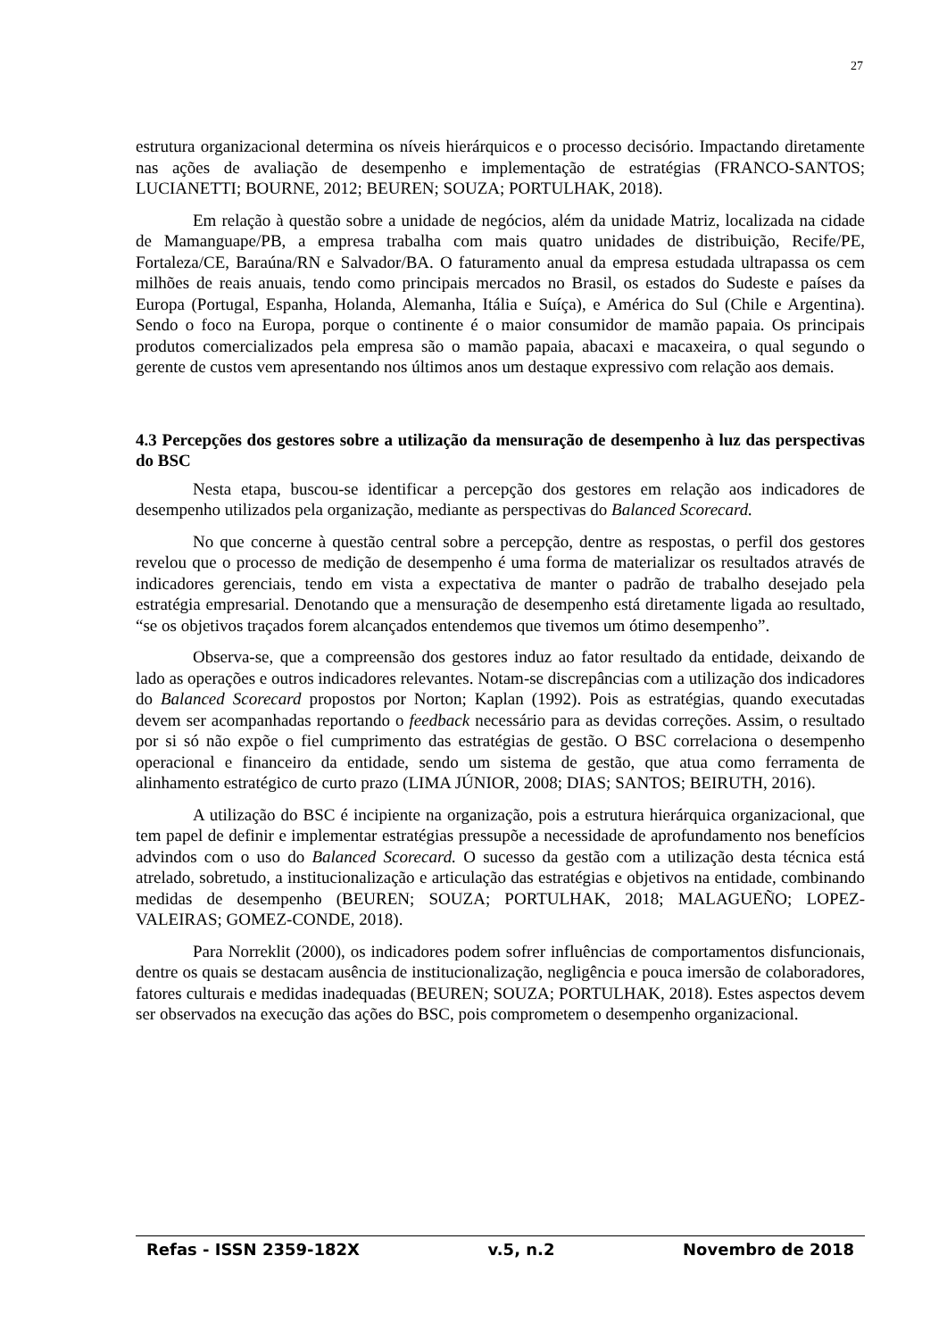27
estrutura organizacional determina os níveis hierárquicos e o processo decisório. Impactando diretamente nas ações de avaliação de desempenho e implementação de estratégias (FRANCO-SANTOS; LUCIANETTI; BOURNE, 2012; BEUREN; SOUZA; PORTULHAK, 2018).
Em relação à questão sobre a unidade de negócios, além da unidade Matriz, localizada na cidade de Mamanguape/PB, a empresa trabalha com mais quatro unidades de distribuição, Recife/PE, Fortaleza/CE, Baraúna/RN e Salvador/BA. O faturamento anual da empresa estudada ultrapassa os cem milhões de reais anuais, tendo como principais mercados no Brasil, os estados do Sudeste e países da Europa (Portugal, Espanha, Holanda, Alemanha, Itália e Suíça), e América do Sul (Chile e Argentina). Sendo o foco na Europa, porque o continente é o maior consumidor de mamão papaia. Os principais produtos comercializados pela empresa são o mamão papaia, abacaxi e macaxeira, o qual segundo o gerente de custos vem apresentando nos últimos anos um destaque expressivo com relação aos demais.
4.3 Percepções dos gestores sobre a utilização da mensuração de desempenho à luz das perspectivas do BSC
Nesta etapa, buscou-se identificar a percepção dos gestores em relação aos indicadores de desempenho utilizados pela organização, mediante as perspectivas do Balanced Scorecard.
No que concerne à questão central sobre a percepção, dentre as respostas, o perfil dos gestores revelou que o processo de medição de desempenho é uma forma de materializar os resultados através de indicadores gerenciais, tendo em vista a expectativa de manter o padrão de trabalho desejado pela estratégia empresarial. Denotando que a mensuração de desempenho está diretamente ligada ao resultado, “se os objetivos traçados forem alcançados entendemos que tivemos um ótimo desempenho”.
Observa-se, que a compreensão dos gestores induz ao fator resultado da entidade, deixando de lado as operações e outros indicadores relevantes. Notam-se discrepâncias com a utilização dos indicadores do Balanced Scorecard propostos por Norton; Kaplan (1992). Pois as estratégias, quando executadas devem ser acompanhadas reportando o feedback necessário para as devidas correções. Assim, o resultado por si só não expõe o fiel cumprimento das estratégias de gestão. O BSC correlaciona o desempenho operacional e financeiro da entidade, sendo um sistema de gestão, que atua como ferramenta de alinhamento estratégico de curto prazo (LIMA JÚNIOR, 2008; DIAS; SANTOS; BEIRUTH, 2016).
A utilização do BSC é incipiente na organização, pois a estrutura hierárquica organizacional, que tem papel de definir e implementar estratégias pressupõe a necessidade de aprofundamento nos benefícios advindos com o uso do Balanced Scorecard. O sucesso da gestão com a utilização desta técnica está atrelado, sobretudo, a institucionalização e articulação das estratégias e objetivos na entidade, combinando medidas de desempenho (BEUREN; SOUZA; PORTULHAK, 2018; MALAGUEÑO; LOPEZ-VALEIRAS; GOMEZ-CONDE, 2018).
Para Norreklit (2000), os indicadores podem sofrer influências de comportamentos disfuncionais, dentre os quais se destacam ausência de institucionalização, negligência e pouca imersão de colaboradores, fatores culturais e medidas inadequadas (BEUREN; SOUZA; PORTULHAK, 2018). Estes aspectos devem ser observados na execução das ações do BSC, pois comprometem o desempenho organizacional.
Refas - ISSN 2359-182X v.5, n.2 Novembro de 2018